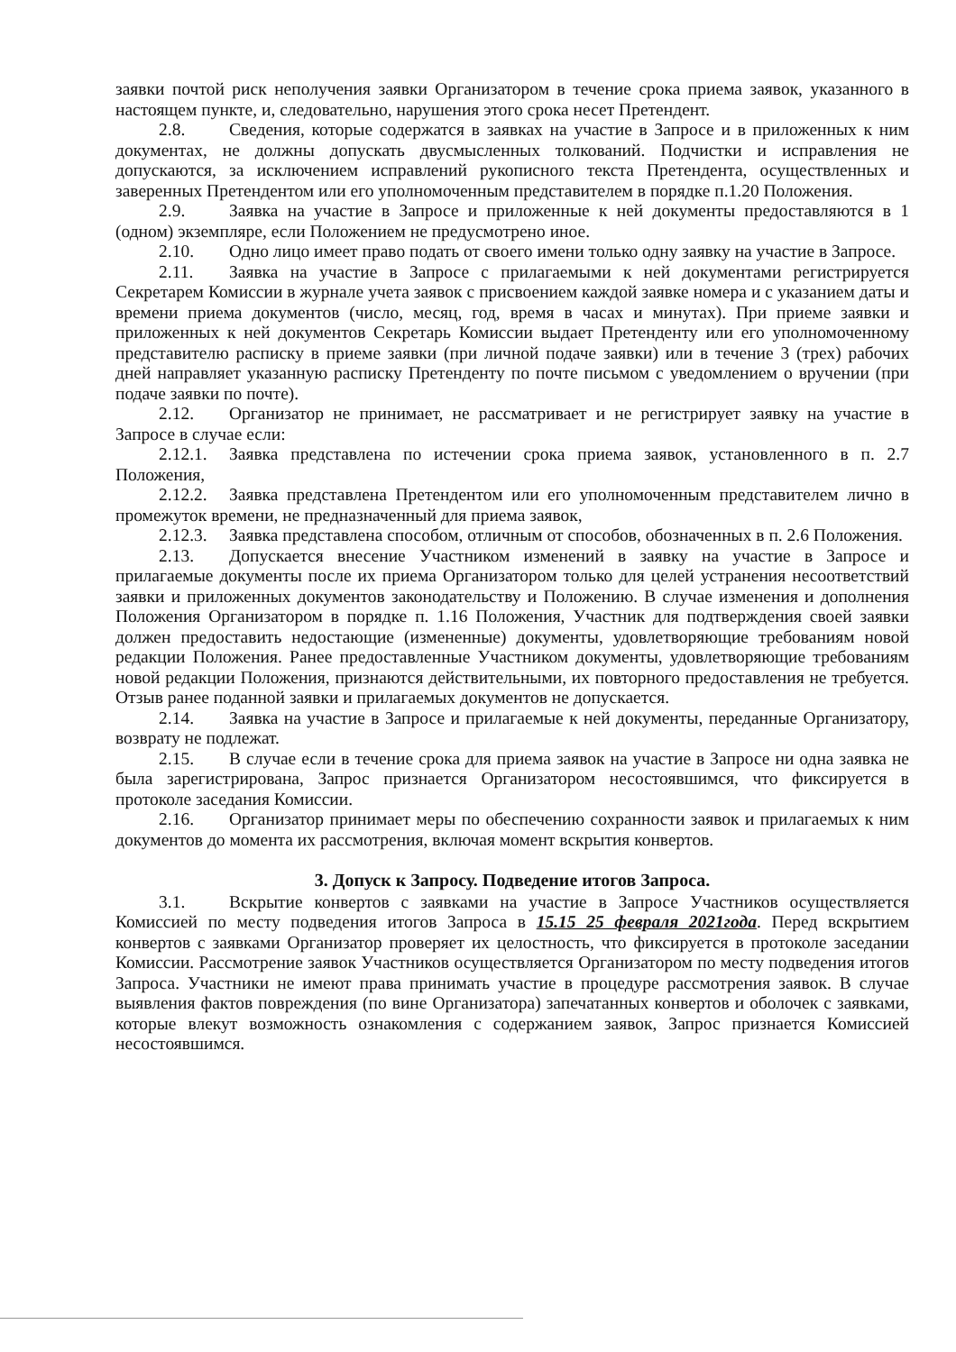заявки почтой риск неполучения заявки Организатором в течение срока приема заявок, указанного в настоящем пункте, и, следовательно, нарушения этого срока несет Претендент.
2.8. Сведения, которые содержатся в заявках на участие в Запросе и в приложенных к ним документах, не должны допускать двусмысленных толкований. Подчистки и исправления не допускаются, за исключением исправлений рукописного текста Претендента, осуществленных и заверенных Претендентом или его уполномоченным представителем в порядке п.1.20 Положения.
2.9. Заявка на участие в Запросе и приложенные к ней документы предоставляются в 1 (одном) экземпляре, если Положением не предусмотрено иное.
2.10. Одно лицо имеет право подать от своего имени только одну заявку на участие в Запросе.
2.11. Заявка на участие в Запросе с прилагаемыми к ней документами регистрируется Секретарем Комиссии в журнале учета заявок с присвоением каждой заявке номера и с указанием даты и времени приема документов (число, месяц, год, время в часах и минутах). При приеме заявки и приложенных к ней документов Секретарь Комиссии выдает Претенденту или его уполномоченному представителю расписку в приеме заявки (при личной подаче заявки) или в течение 3 (трех) рабочих дней направляет указанную расписку Претенденту по почте письмом с уведомлением о вручении (при подаче заявки по почте).
2.12. Организатор не принимает, не рассматривает и не регистрирует заявку на участие в Запросе в случае если:
2.12.1. Заявка представлена по истечении срока приема заявок, установленного в п. 2.7 Положения,
2.12.2. Заявка представлена Претендентом или его уполномоченным представителем лично в промежуток времени, не предназначенный для приема заявок,
2.12.3. Заявка представлена способом, отличным от способов, обозначенных в п. 2.6 Положения.
2.13. Допускается внесение Участником изменений в заявку на участие в Запросе и прилагаемые документы после их приема Организатором только для целей устранения несоответствий заявки и приложенных документов законодательству и Положению. В случае изменения и дополнения Положения Организатором в порядке п. 1.16 Положения, Участник для подтверждения своей заявки должен предоставить недостающие (измененные) документы, удовлетворяющие требованиям новой редакции Положения. Ранее предоставленные Участником документы, удовлетворяющие требованиям новой редакции Положения, признаются действительными, их повторного предоставления не требуется. Отзыв ранее поданной заявки и прилагаемых документов не допускается.
2.14. Заявка на участие в Запросе и прилагаемые к ней документы, переданные Организатору, возврату не подлежат.
2.15. В случае если в течение срока для приема заявок на участие в Запросе ни одна заявка не была зарегистрирована, Запрос признается Организатором несостоявшимся, что фиксируется в протоколе заседания Комиссии.
2.16. Организатор принимает меры по обеспечению сохранности заявок и прилагаемых к ним документов до момента их рассмотрения, включая момент вскрытия конвертов.
3. Допуск к Запросу. Подведение итогов Запроса.
3.1. Вскрытие конвертов с заявками на участие в Запросе Участников осуществляется Комиссией по месту подведения итогов Запроса в 15.15 25 февраля 2021года. Перед вскрытием конвертов с заявками Организатор проверяет их целостность, что фиксируется в протоколе заседании Комиссии. Рассмотрение заявок Участников осуществляется Организатором по месту подведения итогов Запроса. Участники не имеют права принимать участие в процедуре рассмотрения заявок. В случае выявления фактов повреждения (по вине Организатора) запечатанных конвертов и оболочек с заявками, которые влекут возможность ознакомления с содержанием заявок, Запрос признается Комиссией несостоявшимся.